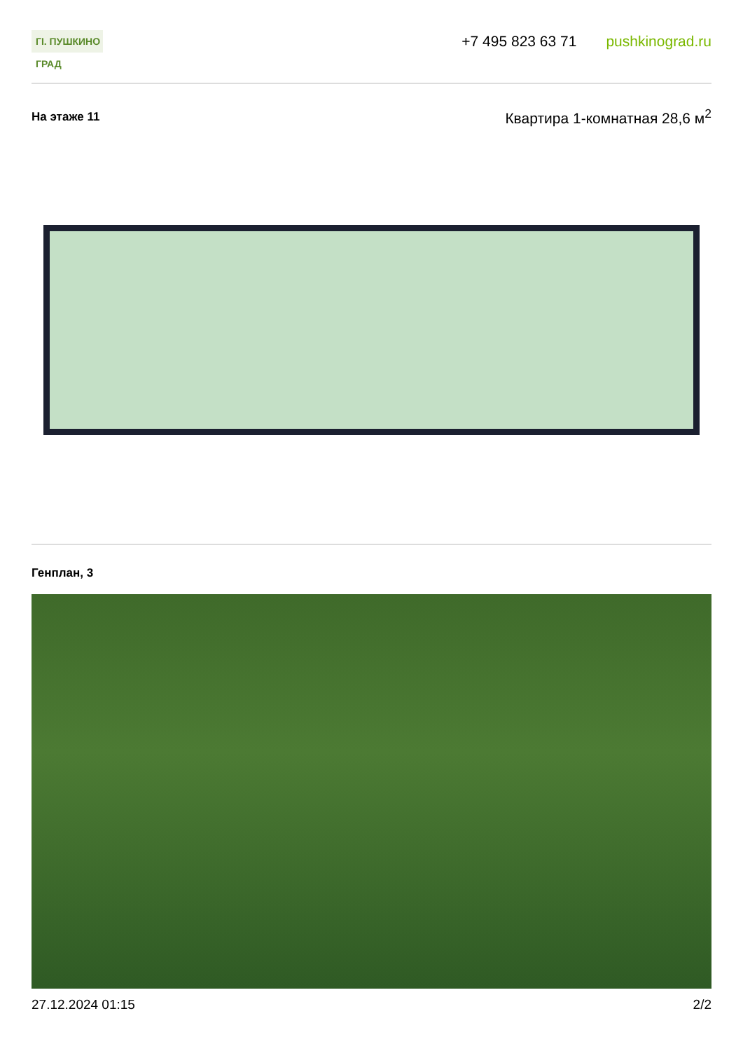ГI. ПУШКИНО ГРАД
+7 495 823 63 71 pushkinograd.ru
На этаже 11
Квартира 1-комнатная 28,6 м<sup>2</sup>
Генплан, 3
27.12.2024 01:15 2/2